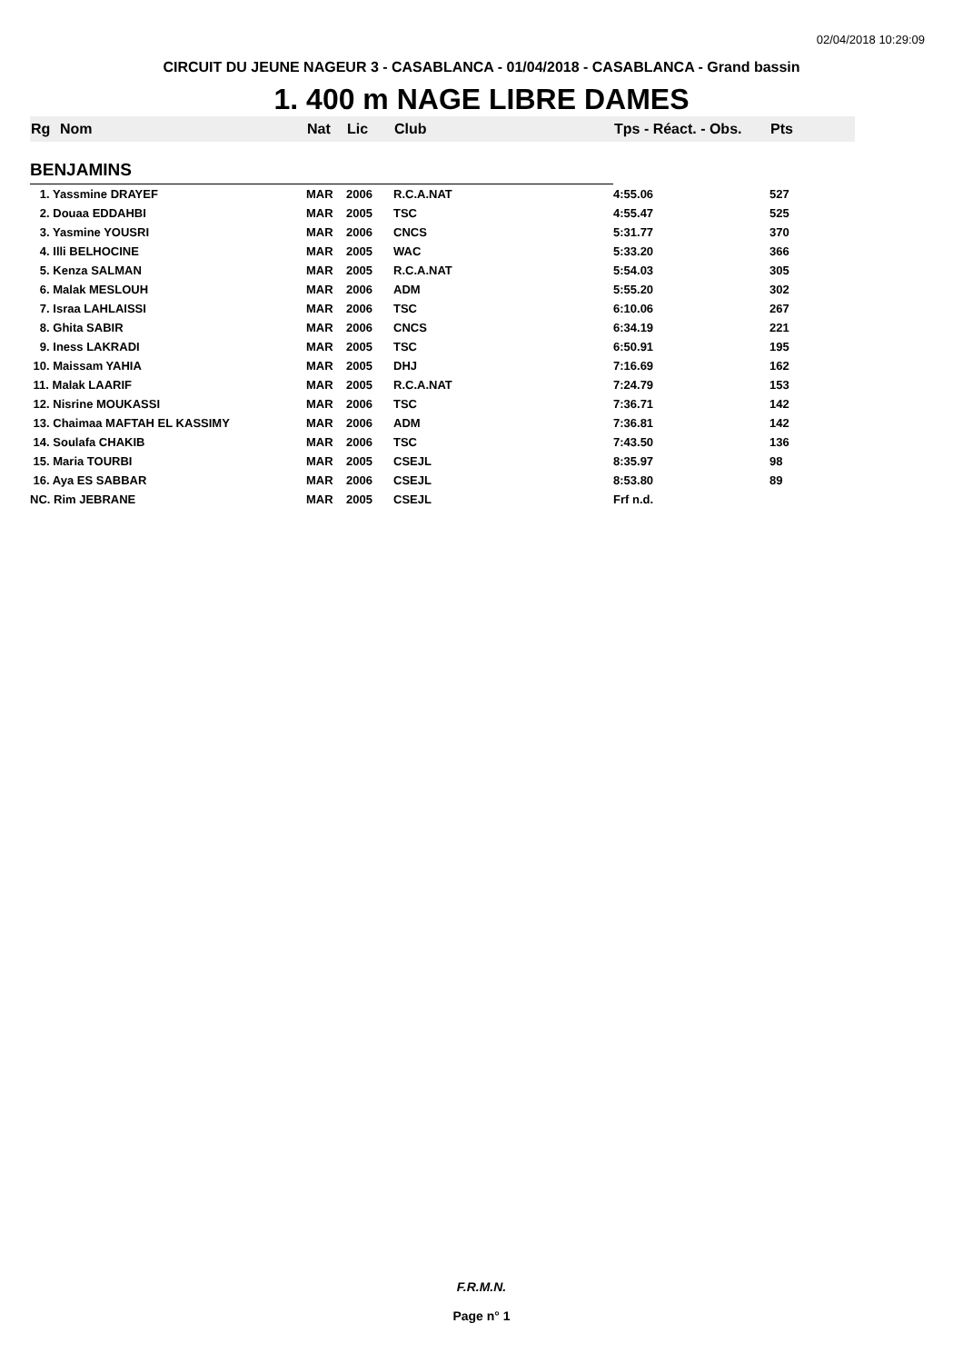02/04/2018 10:29:09
CIRCUIT DU JEUNE NAGEUR 3 - CASABLANCA - 01/04/2018 - CASABLANCA - Grand bassin
1. 400 m NAGE LIBRE DAMES
| Rg | Nom | Nat | Lic | Club | Tps - Réact. - Obs. | Pts |
| --- | --- | --- | --- | --- | --- | --- |
| BENJAMINS | | | | | | |
| 1. Yassmine DRAYEF | | MAR | 2006 | R.C.A.NAT | 4:55.06 | 527 |
| 2. Douaa EDDAHBI | | MAR | 2005 | TSC | 4:55.47 | 525 |
| 3. Yasmine YOUSRI | | MAR | 2006 | CNCS | 5:31.77 | 370 |
| 4. Illi BELHOCINE | | MAR | 2005 | WAC | 5:33.20 | 366 |
| 5. Kenza SALMAN | | MAR | 2005 | R.C.A.NAT | 5:54.03 | 305 |
| 6. Malak MESLOUH | | MAR | 2006 | ADM | 5:55.20 | 302 |
| 7. Israa LAHLAISSI | | MAR | 2006 | TSC | 6:10.06 | 267 |
| 8. Ghita SABIR | | MAR | 2006 | CNCS | 6:34.19 | 221 |
| 9. Iness LAKRADI | | MAR | 2005 | TSC | 6:50.91 | 195 |
| 10. Maissam YAHIA | | MAR | 2005 | DHJ | 7:16.69 | 162 |
| 11. Malak LAARIF | | MAR | 2005 | R.C.A.NAT | 7:24.79 | 153 |
| 12. Nisrine MOUKASSI | | MAR | 2006 | TSC | 7:36.71 | 142 |
| 13. Chaimaa MAFTAH EL KASSIMY | | MAR | 2006 | ADM | 7:36.81 | 142 |
| 14. Soulafa CHAKIB | | MAR | 2006 | TSC | 7:43.50 | 136 |
| 15. Maria TOURBI | | MAR | 2005 | CSEJL | 8:35.97 | 98 |
| 16. Aya ES SABBAR | | MAR | 2006 | CSEJL | 8:53.80 | 89 |
| NC. Rim JEBRANE | | MAR | 2005 | CSEJL | Frf n.d. | |
F.R.M.N.
Page n° 1